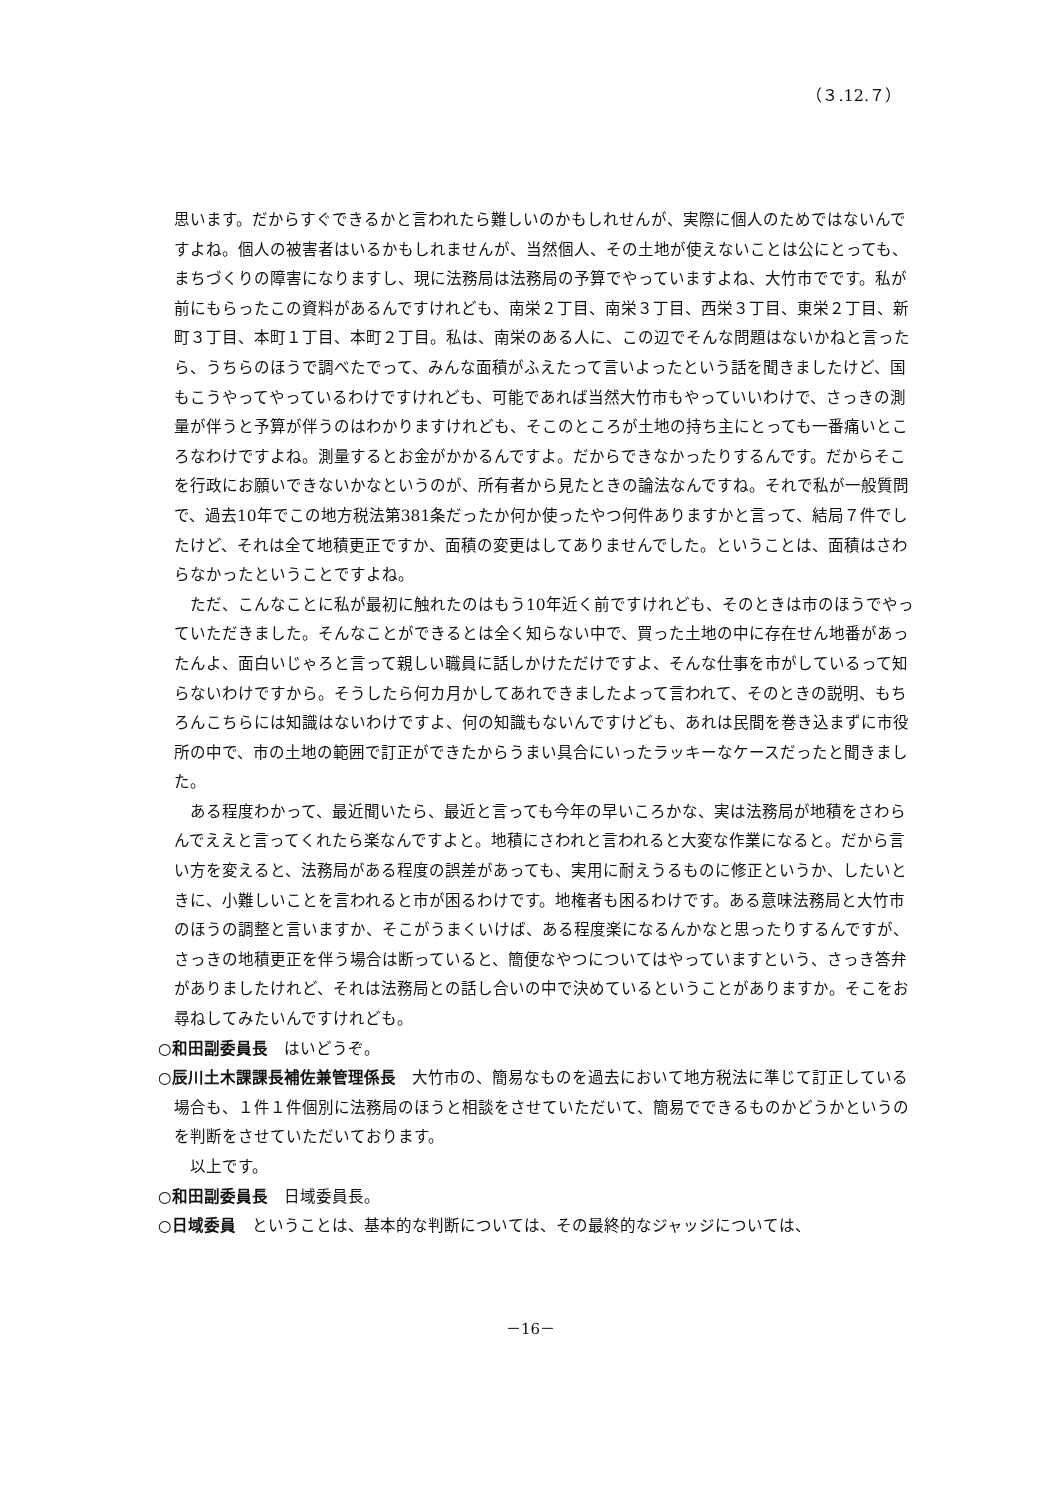（３.12.７）
思います。だからすぐできるかと言われたら難しいのかもしれせんが、実際に個人のためではないんですよね。個人の被害者はいるかもしれませんが、当然個人、その土地が使えないことは公にとっても、まちづくりの障害になりますし、現に法務局は法務局の予算でやっていますよね、大竹市でです。私が前にもらったこの資料があるんですけれども、南栄２丁目、南栄３丁目、西栄３丁目、東栄２丁目、新町３丁目、本町１丁目、本町２丁目。私は、南栄のある人に、この辺でそんな問題はないかねと言ったら、うちらのほうで調べたでって、みんな面積がふえたって言いよったという話を聞きましたけど、国もこうやってやっているわけですけれども、可能であれば当然大竹市もやっていいわけで、さっきの測量が伴うと予算が伴うのはわかりますけれども、そこのところが土地の持ち主にとっても一番痛いところなわけですよね。測量するとお金がかかるんですよ。だからできなかったりするんです。だからそこを行政にお願いできないかなというのが、所有者から見たときの論法なんですね。それで私が一般質問で、過去10年でこの地方税法第381条だったか何か使ったやつ何件ありますかと言って、結局７件でしたけど、それは全て地積更正ですか、面積の変更はしてありませんでした。ということは、面積はさわらなかったということですよね。
ただ、こんなことに私が最初に触れたのはもう10年近く前ですけれども、そのときは市のほうでやっていただきました。そんなことができるとは全く知らない中で、買った土地の中に存在せん地番があったんよ、面白いじゃろと言って親しい職員に話しかけただけですよ、そんな仕事を市がしているって知らないわけですから。そうしたら何カ月かしてあれできましたよって言われて、そのときの説明、もちろんこちらには知識はないわけですよ、何の知識もないんですけども、あれは民間を巻き込まずに市役所の中で、市の土地の範囲で訂正ができたからうまい具合にいったラッキーなケースだったと聞きました。
ある程度わかって、最近聞いたら、最近と言っても今年の早いころかな、実は法務局が地積をさわらんでええと言ってくれたら楽なんですよと。地積にさわれと言われると大変な作業になると。だから言い方を変えると、法務局がある程度の誤差があっても、実用に耐えうるものに修正というか、したいときに、小難しいことを言われると市が困るわけです。地権者も困るわけです。ある意味法務局と大竹市のほうの調整と言いますか、そこがうまくいけば、ある程度楽になるんかなと思ったりするんですが、さっきの地積更正を伴う場合は断っていると、簡便なやつについてはやっていますという、さっき答弁がありましたけれど、それは法務局との話し合いの中で決めているということがありますか。そこをお尋ねしてみたいんですけれども。
○和田副委員長　はいどうぞ。
○辰川土木課課長補佐兼管理係長　大竹市の、簡易なものを過去において地方税法に準じて訂正している場合も、１件１件個別に法務局のほうと相談をさせていただいて、簡易でできるものかどうかというのを判断をさせていただいております。
以上です。
○和田副委員長　日域委員長。
○日域委員　ということは、基本的な判断については、その最終的なジャッジについては、
－16－